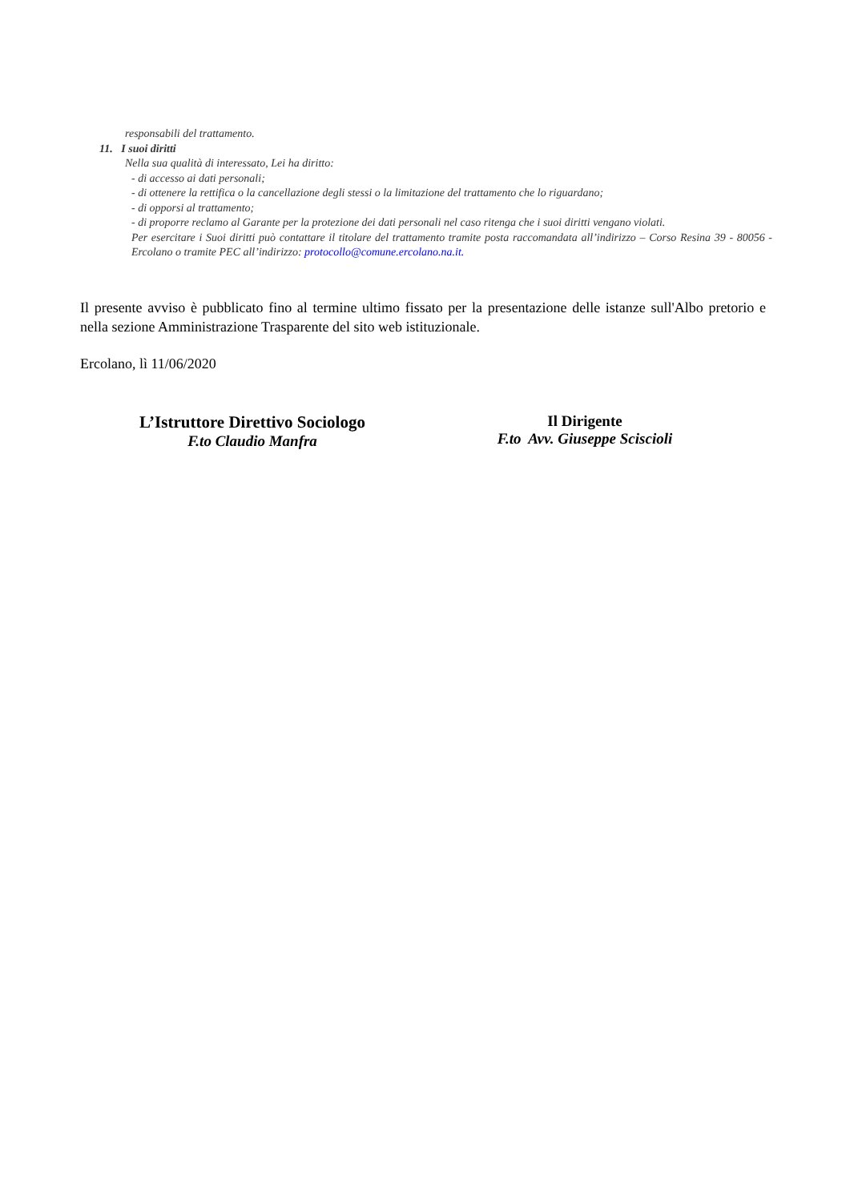responsabili del trattamento.
11. I suoi diritti
Nella sua qualità di interessato, Lei ha diritto:
- di accesso ai dati personali;
- di ottenere la rettifica o la cancellazione degli stessi o la limitazione del trattamento che lo riguardano;
- di opporsi al trattamento;
- di proporre reclamo al Garante per la protezione dei dati personali nel caso ritenga che i suoi diritti vengano violati.
Per esercitare i Suoi diritti può contattare il titolare del trattamento tramite posta raccomandata all’indirizzo – Corso Resina 39 - 80056 - Ercolano o tramite PEC all’indirizzo: protocollo@comune.ercolano.na.it.
Il presente avviso è pubblicato fino al termine ultimo fissato per la presentazione delle istanze sull'Albo pretorio e nella sezione Amministrazione Trasparente del sito web istituzionale.
Ercolano, lì 11/06/2020
L’Istruttore Direttivo Sociologo
F.to Claudio Manfra
Il Dirigente
F.to Avv. Giuseppe Sciscioli